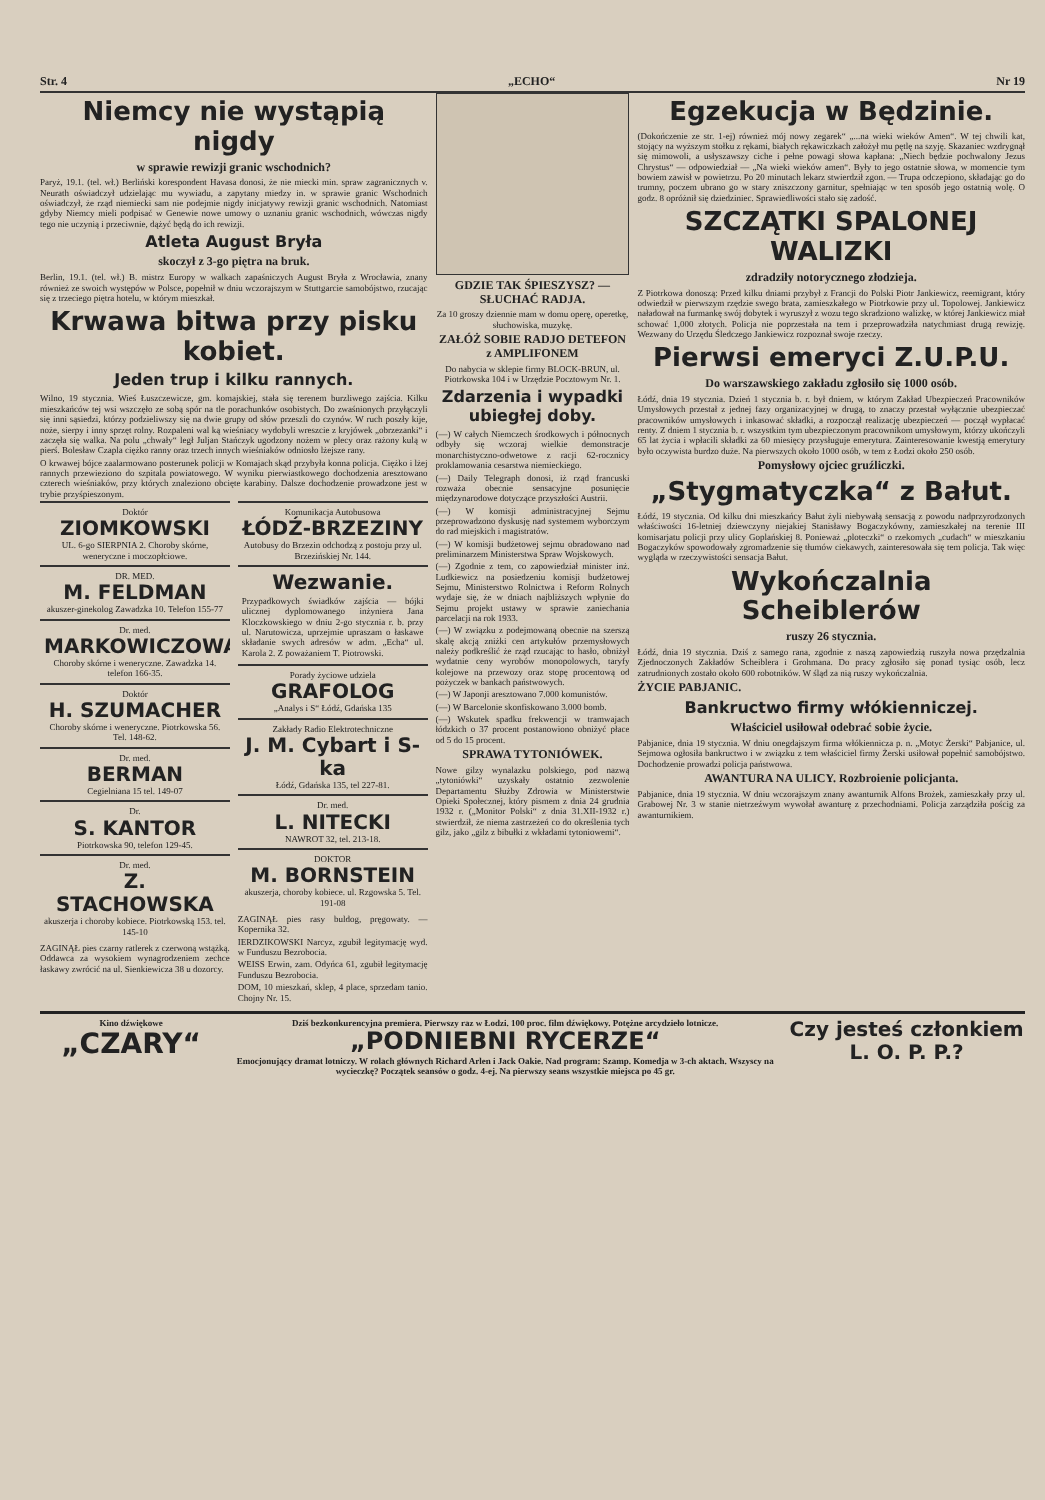Str. 4 „ECHO“Nr 19
Niemcy nie wystąpią nigdy
w sprawie rewizji granic wschodnich?
Paryż, 19.1. (tel. wł.) Berliński korespondent Havasa donosi, że nie miecki min. spraw zagranicznych v. Neurath oświadczył udzielając mu wywiadu, a zapytany miedzy in. w sprawie granic Wschodnich oświadczył, że rząd niemiecki sam nie podejmie nigdy inicjatywy rewizji granic wschodnich. Natomiast gdyby Niemcy mieli podpisać w Genewie nowe umowy o uznaniu granic wschodnich, wówczas nigdy tego nie uczynią i przeciwnie, dążyć będą do ich rewizji.
Atleta August Bryła
skoczył z 3-go piętra na bruk.
Berlin, 19.1. (tel. wł.) B. mistrz Europy w walkach zapaśniczych August Bryła z Wrocławia, znany również ze swoich występów w Polsce, popełnił w dniu wczorajszym w Stuttgarcie samobójstwo, rzucając się z trzeciego piętra hotelu, w którym mieszkał.
Krwawa bitwa przy pisku kobiet.
Jeden trup i kilku rannych.
Wilno, 19 stycznia. Wieś Łuszczewicze, gm. komajskiej, stała się terenem burzliwego zajścia. Kilku mieszkańców tej wsi wszczęło ze sobą spór na tle porachunków osobistych. Do zwaśnionych przyłączyli się inni sąsiedzi, którzy podzieliwszy się na dwie grupy od słów przeszli do czynów. W ruch poszły kije, noże, sierpy i inny sprzęt rolny. Rozpaleni wal ką wieśniacy wydobyli wreszcie z kryjówek „obrzezanki“ i zaczęła się walka. Na polu „chwały“ legł Juljan Stańczyk ugodzony nożem w plecy oraz rażony kulą w pierś. Bolesław Czapla ciężko ranny oraz trzech innych wieśniaków odniosło lżejsze rany.
O krwawej bójce zaalarmowano posterunek policji w Komajach skąd przybyła konna policja. Ciężko i lżej rannych przewieziono do szpitala powiatowego. W wyniku pierwiastkowego dochodzenia aresztowano czterech wieśniaków, przy których znaleziono obcięte karabiny. Dalsze dochodzenie prowadzone jest w trybie przyśpieszonym.
Doktór
ZIOMKOWSKI
UL. 6-go SIERPNIA 2. Choroby skórne, weneryczne i moczopłciowe.
DR. MED.
M. FELDMAN
akuszer-ginekolog Zawadzka 10. Telefon 155-77
Dr. med.
MARKOWICZOWA
Choroby skórne i weneryczne. Zawadzka 14. telefon 166-35.
Doktór
H. SZUMACHER
Choroby skórne i weneryczne. Piotrkowska 56. Tel. 148-62.
Dr. med.
BERMAN
Cegielniana 15 tel. 149-07
Dr.
S. KANTOR
Piotrkowska 90, telefon 129-45.
Dr. med.
Z. STACHOWSKA
akuszerja i choroby kobiece. Piotrkowską 153. tel. 145-10
ZAGINĄŁ pies czarny ratlerek z czerwoną wstążką. Oddawca za wysokiem wynagrodzeniem zechce łaskawy zwrócić na ul. Sienkiewicza 38 u dozorcy.
Komunikacja Autobusowa
ŁÓDŹ-BRZEZINY
Autobusy do Brzezin odchodzą z postoju przy ul. Brzezińskiej Nr. 144.
Wezwanie.
Przypadkowych świadków zajścia — bójki ulicznej dyplomowanego inżyniera Jana Kloczkowskiego w dniu 2-go stycznia r. b. przy ul. Narutowicza, uprzejmie upraszam o łaskawe składanie swych adresów w adm. „Echa“ ul. Karola 2. Z poważaniem T. Piotrowski.
Porady życiowe udziela
GRAFOLOG
„Analys i S“ Łódź, Gdańska 135
Zakłady Radio Elektrotechniczne
J. M. Cybart i S-ka
Łódź, Gdańska 135, tel 227-81.
Dr. med.
L. NITECKI
NAWROT 32, tel. 213-18.
DOKTOR
M. BORNSTEIN
akuszerja, choroby kobiece. ul. Rzgowska 5. Tel. 191-08
ZAGINĄŁ pies rasy buldog, pręgowaty. — Kopernika 32.
IERDZIKOWSKI Narcyz, zgubił legitymację wyd. w Funduszu Bezrobocia.
WEISS Erwin, zam. Odyńca 61, zgubił legitymację Funduszu Bezrobocia.
DOM, 10 mieszkań, sklep, 4 place, sprzedam tanio. Chojny Nr. 15.
GDZIE TAK ŚPIESZYSZ? — SŁUCHAĆ RADJA.
Za 10 groszy dziennie mam w domu operę, operetkę, słuchowiska, muzykę.
ZAŁÓŻ SOBIE RADJO DETEFON z AMPLIFONEM
Do nabycia w sklepie firmy BLOCK-BRUN, ul. Piotrkowska 104 i w Urzędzie Pocztowym Nr. 1.
Zdarzenia i wypadki ubiegłej doby.
(—) W całych Niemczech środkowych i północnych odbyły się wczoraj wielkie demonstracje monarchistyczno-odwetowe z racji 62-rocznicy proklamowania cesarstwa niemieckiego.
(—) Daily Telegraph donosi, iż rząd francuski rozważa obecnie sensacyjne posunięcie międzynarodowe dotyczące przyszłości Austrii.
(—) W komisji administracyjnej Sejmu przeprowadzono dyskusję nad systemem wyborczym do rad miejskich i magistratów.
(—) W komisji budżetowej sejmu obradowano nad preliminarzem Ministerstwa Spraw Wojskowych.
(—) Zgodnie z tem, co zapowiedział minister inż. Ludkiewicz na posiedzeniu komisji budżetowej Sejmu, Ministerstwo Rolnictwa i Reform Rolnych wydaje się, że w dniach najbliższych wpłynie do Sejmu projekt ustawy w sprawie zaniechania parcelacji na rok 1933.
(—) W związku z podejmowaną obecnie na szerszą skalę akcją zniżki cen artykułów przemysłowych należy podkreślić że rząd rzucając to hasło, obniżył wydatnie ceny wyrobów monopolowych, taryfy kolejowe na przewozy oraz stopę procentową od pożyczek w bankach państwowych.
(—) W Japonji aresztowano 7.000 komunistów.
(—) W Barcelonie skonfiskowano 3.000 bomb.
(—) Wskutek spadku frekwencji w tramwajach łódzkich o 37 procent postanowiono obniżyć płace od 5 do 15 procent.
SPRAWA TYTONIÓWEK.
Nowe gilzy wynalazku polskiego, pod nazwą „tytoniówki“ uzyskały ostatnio zezwolenie Departamentu Służby Zdrowia w Ministerstwie Opieki Społecznej, który pismem z dnia 24 grudnia 1932 r. („Monitor Polski“ z dnia 31.XII-1932 r.) stwierdził, że niema zastrzeżeń co do określenia tych gilz, jako „gilz z bibułki z wkładami tytoniowemi“.
Egzekucja w Będzinie.
(Dokończenie ze str. 1-ej) również mój nowy zegarek“ „...na wieki wieków Amen“. W tej chwili kat, stojący na wyższym stołku z rękami, białych rękawiczkach założył mu pętlę na szyję. Skazaniec wzdrygnął się mimowoli, a usłyszawszy ciche i pełne powagi słowa kapłana: „Niech będzie pochwalony Jezus Chrystus“ — odpowiedział — „Na wieki wieków amen“. Były to jego ostatnie słowa, w momencie tym bowiem zawisł w powietrzu. Po 20 minutach lekarz stwierdził zgon. — Trupa odczepiono, składając go do trumny, poczem ubrano go w stary zniszczony garnitur, spełniając w ten sposób jego ostatnią wolę. O godz. 8 opróżnił się dziedziniec. Sprawiedliwości stało się zadość.
SZCZĄTKI SPALONEJ WALIZKI
zdradziły notorycznego złodzieja.
Z Piotrkowa donoszą: Przed kilku dniami przybył z Francji do Polski Piotr Jankiewicz, reemigrant, który odwiedził w pierwszym rzędzie swego brata, zamieszkałego w Piotrkowie przy ul. Topolowej. Jankiewicz naładował na furmankę swój dobytek i wyruszył z wozu tego skradziono walizkę, w której Jankiewicz miał schować 1,000 złotych. Policja nie poprzestała na tem i przeprowadziła natychmiast drugą rewizję. Wezwany do Urzędu Śledczego Jankiewicz rozpoznał swoje rzeczy.
Pierwsi emeryci Z.U.P.U.
Do warszawskiego zakładu zgłosiło się 1000 osób.
Łódź, dnia 19 stycznia. Dzień 1 stycznia b. r. był dniem, w którym Zakład Ubezpieczeń Pracowników Umysłowych przestał z jednej fazy organizacyjnej w drugą, to znaczy przestał wyłącznie ubezpieczać pracowników umysłowych i inkasować składki, a rozpoczął realizację ubezpieczeń — począł wypłacać renty. Z dniem 1 stycznia b. r. wszystkim tym ubezpieczonym pracownikom umysłowym, którzy ukończyli 65 lat życia i wpłacili składki za 60 miesięcy przysługuje emerytura. Zainteresowanie kwestją emerytury było oczywista burdzo duże. Na pierwszych około 1000 osób, w tem z Łodzi około 250 osób.
Pomysłowy ojciec gruźliczki.
„Stygmatyczka“ z Bałut.
Łódź, 19 stycznia. Od kilku dni mieszkańcy Bałut żyli niebywałą sensacją z powodu nadprzyrodzonych właściwości 16-letniej dziewczyny niejakiej Stanisławy Bogaczykówny, zamieszkałej na terenie III komisarjatu policji przy ulicy Goplańskiej 8. Ponieważ „ploteczki“ o rzekomych „cudach“ w mieszkaniu Bogaczyków spowodowały zgromadzenie się tłumów ciekawych, zainteresowała się tem policja. Tak więc wygląda w rzeczywistości sensacja Bałut.
Wykończalnia Scheiblerów
ruszy 26 stycznia.
Łódź, dnia 19 stycznia. Dziś z samego rana, zgodnie z naszą zapowiedzią ruszyła nowa przędzalnia Zjednoczonych Zakładów Scheiblera i Grohmana. Do pracy zgłosiło się ponad tysiąc osób, lecz zatrudnionych zostało około 600 robotników. W śląd za nią ruszy wykończalnia.
ŻYCIE PABJANIC.
Bankructwo firmy włókienniczej.
Właściciel usiłował odebrać sobie życie.
Pabjanice, dnia 19 stycznia. W dniu onegdajszym firma włókiennicza p. n. „Motyc Żerski“ Pabjanice, ul. Sejmowa ogłosiła bankructwo i w związku z tem właściciel firmy Żerski usiłował popełnić samobójstwo. Dochodzenie prowadzi policja państwowa.
AWANTURA NA ULICY. Rozbroienie policjanta.
Pabjanice, dnia 19 stycznia. W dniu wczorajszym znany awanturnik Alfons Brożek, zamieszkały przy ul. Grabowej Nr. 3 w stanie nietrzeźwym wywołał awanturę z przechodniami. Policja zarządziła pościg za awanturnikiem.
Kino dźwiękowe
„CZARY“
Dziś bezkonkurencyjna premiera. Pierwszy raz w Łodzi. 100 proc. film dźwiękowy. Potężne arcydzieło lotnicze.
„PODNIEBNI RYCERZE“
Emocjonujący dramat lotniczy. W rolach głównych Richard Arlen i Jack Oakie. Nad program: Szamp. Komedja w 3-ch aktach. Wszyscy na wycieczkę? Początek seansów o godz. 4-ej. Na pierwszy seans wszystkie miejsca po 45 gr.
Czy jesteś członkiem L. O. P. P.?